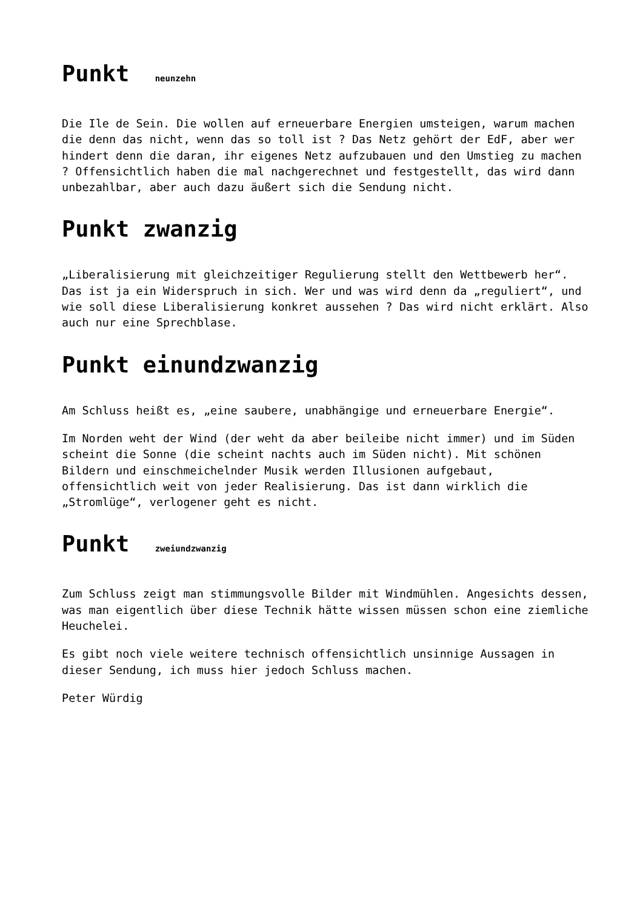Punkt neunzehn
Die Ile de Sein. Die wollen auf erneuerbare Energien umsteigen, warum machen die denn das nicht, wenn das so toll ist ? Das Netz gehört der EdF, aber wer hindert denn die daran, ihr eigenes Netz aufzubauen und den Umstieg zu machen ? Offensichtlich haben die mal nachgerechnet und festgestellt, das wird dann unbezahlbar, aber auch dazu äußert sich die Sendung nicht.
Punkt zwanzig
„Liberalisierung mit gleichzeitiger Regulierung stellt den Wettbewerb her“. Das ist ja ein Widerspruch in sich. Wer und was wird denn da „reguliert“, und wie soll diese Liberalisierung konkret aussehen ? Das wird nicht erklärt. Also auch nur eine Sprechblase.
Punkt einundzwanzig
Am Schluss heißt es, „eine saubere, unabhängige und erneuerbare Energie“.
Im Norden weht der Wind (der weht da aber beileibe nicht immer) und im Süden scheint die Sonne (die scheint nachts auch im Süden nicht). Mit schönen Bildern und einschmeichelnder Musik werden Illusionen aufgebaut, offensichtlich weit von jeder Realisierung. Das ist dann wirklich die „Stromlüge“, verlogener geht es nicht.
Punkt zweiundzwanzig
Zum Schluss zeigt man stimmungsvolle Bilder mit Windmühlen. Angesichts dessen, was man eigentlich über diese Technik hätte wissen müssen schon eine ziemliche Heuchelei.
Es gibt noch viele weitere technisch offensichtlich unsinnige Aussagen in dieser Sendung, ich muss hier jedoch Schluss machen.
Peter Würdig